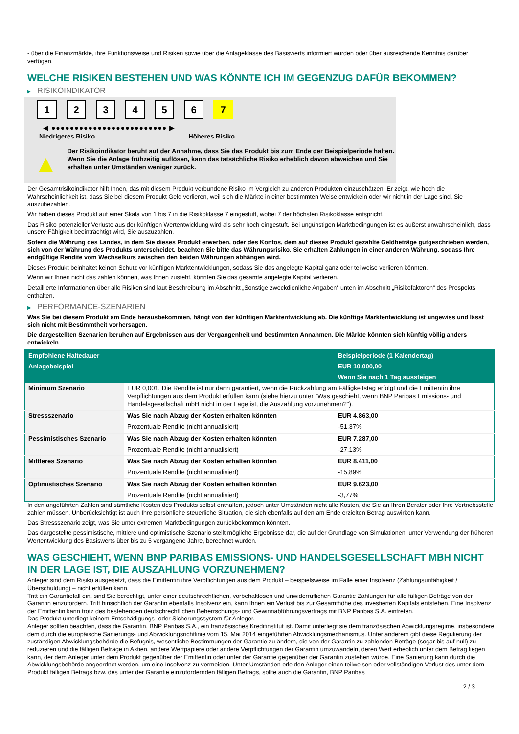- über die Finanzmärkte, ihre Funktionsweise und Risiken sowie über die Anlageklasse des Basiswerts informiert wurden oder über ausreichende Kenntnis darüber verfügen.
WELCHE RISIKEN BESTEHEN UND WAS KÖNNTE ICH IM GEGENZUG DAFÜR BEKOMMEN?
▶ RISIKOINDIKATOR
1 2 3 4 5 6 7
◀ ●●●●●●●●●●●●●●●●●●●●●●●●● ▶
Niedrigeres Risiko Höheres Risiko
▲
Der Risikoindikator beruht auf der Annahme, dass Sie das Produkt bis zum Ende der Beispielperiode halten.
Wenn Sie die Anlage frühzeitig auflösen, kann das tatsächliche Risiko erheblich davon abweichen und Sie erhalten unter Umständen weniger zurück.
Der Gesamtrisikoindikator hilft Ihnen, das mit diesem Produkt verbundene Risiko im Vergleich zu anderen Produkten einzuschätzen. Er zeigt, wie hoch die Wahrscheinlichkeit ist, dass Sie bei diesem Produkt Geld verlieren, weil sich die Märkte in einer bestimmten Weise entwickeln oder wir nicht in der Lage sind, Sie auszubezahlen.
Wir haben dieses Produkt auf einer Skala von 1 bis 7 in die Risikoklasse 7 eingestuft, wobei 7 der höchsten Risikoklasse entspricht.
Das Risiko potenzieller Verluste aus der künftigen Wertentwicklung wird als sehr hoch eingestuft. Bei ungünstigen Marktbedingungen ist es äußerst unwahrscheinlich, dass unsere Fähigkeit beeinträchtigt wird, Sie auszuzahlen.
Sofern die Währung des Landes, in dem Sie dieses Produkt erwerben, oder des Kontos, dem auf dieses Produkt gezahlte Geldbeträge gutgeschrieben werden, sich von der Währung des Produkts unterscheidet, beachten Sie bitte das Währungsrisiko. Sie erhalten Zahlungen in einer anderen Währung, sodass Ihre endgültige Rendite vom Wechselkurs zwischen den beiden Währungen abhängen wird.
Dieses Produkt beinhaltet keinen Schutz vor künftigen Marktentwicklungen, sodass Sie das angelegte Kapital ganz oder teilweise verlieren könnten.
Wenn wir Ihnen nicht das zahlen können, was Ihnen zusteht, könnten Sie das gesamte angelegte Kapital verlieren.
Detaillierte Informationen über alle Risiken sind laut Beschreibung im Abschnitt „Sonstige zweckdienliche Angaben“ unten im Abschnitt „Risikofaktoren“ des Prospekts enthalten.
▶ PERFORMANCE-SZENARIEN
Was Sie bei diesem Produkt am Ende herausbekommen, hängt von der künftigen Marktentwicklung ab. Die künftige Marktentwicklung ist ungewiss und lässt sich nicht mit Bestimmtheit vorhersagen.
Die dargestellten Szenarien beruhen auf Ergebnissen aus der Vergangenheit und bestimmten Annahmen. Die Märkte könnten sich künftig völlig anders entwickeln.
| Empfohlene Haltedauer | | Beispielperiode (1 Kalendertag) |
| --- | --- | --- |
| Anlagebeispiel | | EUR 10.000,00 |
| | | Wenn Sie nach 1 Tag aussteigen |
| Minimum Szenario | EUR 0,001. Die Rendite ist nur dann garantiert, wenn die Rückzahlung am Fälligkeitstag erfolgt und die Emittentin ihre Verpflichtungen aus dem Produkt erfüllen kann (siehe hierzu unter "Was geschieht, wenn BNP Paribas Emissions- und Handelsgesellschaft mbH nicht in der Lage ist, die Auszahlung vorzunehmen?"). | |
| Stressszenario | Was Sie nach Abzug der Kosten erhalten könnten | EUR 4.863,00 |
| | Prozentuale Rendite (nicht annualisiert) | -51,37% |
| Pessimistisches Szenario | Was Sie nach Abzug der Kosten erhalten könnten | EUR 7.287,00 |
| | Prozentuale Rendite (nicht annualisiert) | -27,13% |
| Mittleres Szenario | Was Sie nach Abzug der Kosten erhalten könnten | EUR 8.411,00 |
| | Prozentuale Rendite (nicht annualisiert) | -15,89% |
| Optimistisches Szenario | Was Sie nach Abzug der Kosten erhalten könnten | EUR 9.623,00 |
| | Prozentuale Rendite (nicht annualisiert) | -3,77% |
In den angeführten Zahlen sind sämtliche Kosten des Produkts selbst enthalten, jedoch unter Umständen nicht alle Kosten, die Sie an Ihren Berater oder Ihre Vertriebsstelle zahlen müssen. Unberücksichtigt ist auch Ihre persönliche steuerliche Situation, die sich ebenfalls auf den am Ende erzielten Betrag auswirken kann.
Das Stressszenario zeigt, was Sie unter extremen Marktbedingungen zurückbekommen könnten.
Das dargestellte pessimistische, mittlere und optimistische Szenario stellt mögliche Ergebnisse dar, die auf der Grundlage von Simulationen, unter Verwendung der früheren Wertentwicklung des Basiswerts über bis zu 5 vergangene Jahre, berechnet wurden.
WAS GESCHIEHT, WENN BNP PARIBAS EMISSIONS- UND HANDELSGESELLSCHAFT MBH NICHT IN DER LAGE IST, DIE AUSZAHLUNG VORZUNEHMEN?
Anleger sind dem Risiko ausgesetzt, dass die Emittentin ihre Verpflichtungen aus dem Produkt – beispielsweise im Falle einer Insolvenz (Zahlungsunfähigkeit / Überschuldung) – nicht erfüllen kann.
Tritt ein Garantiefall ein, sind Sie berechtigt, unter einer deutschrechtlichen, vorbehaltlosen und unwiderruflichen Garantie Zahlungen für alle fälligen Beträge von der Garantin einzufordern. Tritt hinsichtlich der Garantin ebenfalls Insolvenz ein, kann Ihnen ein Verlust bis zur Gesamthöhe des investierten Kapitals entstehen. Eine Insolvenz der Emittentin kann trotz des bestehenden deutschrechtlichen Beherrschungs- und Gewinnabführungsvertrags mit BNP Paribas S.A. eintreten.
Das Produkt unterliegt keinem Entschädigungs- oder Sicherungssystem für Anleger.
Anleger sollten beachten, dass die Garantin, BNP Paribas S.A., ein französisches Kreditinstitut ist. Damit unterliegt sie dem französischen Abwicklungsregime, insbesondere dem durch die europäische Sanierungs- und Abwicklungsrichtlinie vom 15. Mai 2014 eingeführten Abwicklungsmechanismus. Unter anderem gibt diese Regulierung der zuständigen Abwicklungsbehörde die Befugnis, wesentliche Bestimmungen der Garantie zu ändern, die von der Garantin zu zahlenden Beträge (sogar bis auf null) zu reduzieren und die fälligen Beträge in Aktien, andere Wertpapiere oder andere Verpflichtungen der Garantin umzuwandeln, deren Wert erheblich unter dem Betrag liegen kann, der dem Anleger unter dem Produkt gegenüber der Emittentin oder unter der Garantie gegenüber der Garantin zustehen würde. Eine Sanierung kann durch die Abwicklungsbehörde angeordnet werden, um eine Insolvenz zu vermeiden. Unter Umständen erleiden Anleger einen teilweisen oder vollständigen Verlust des unter dem Produkt fälligen Betrags bzw. des unter der Garantie einzufordernden fälligen Betrags, sollte auch die Garantin, BNP Paribas
2 / 3